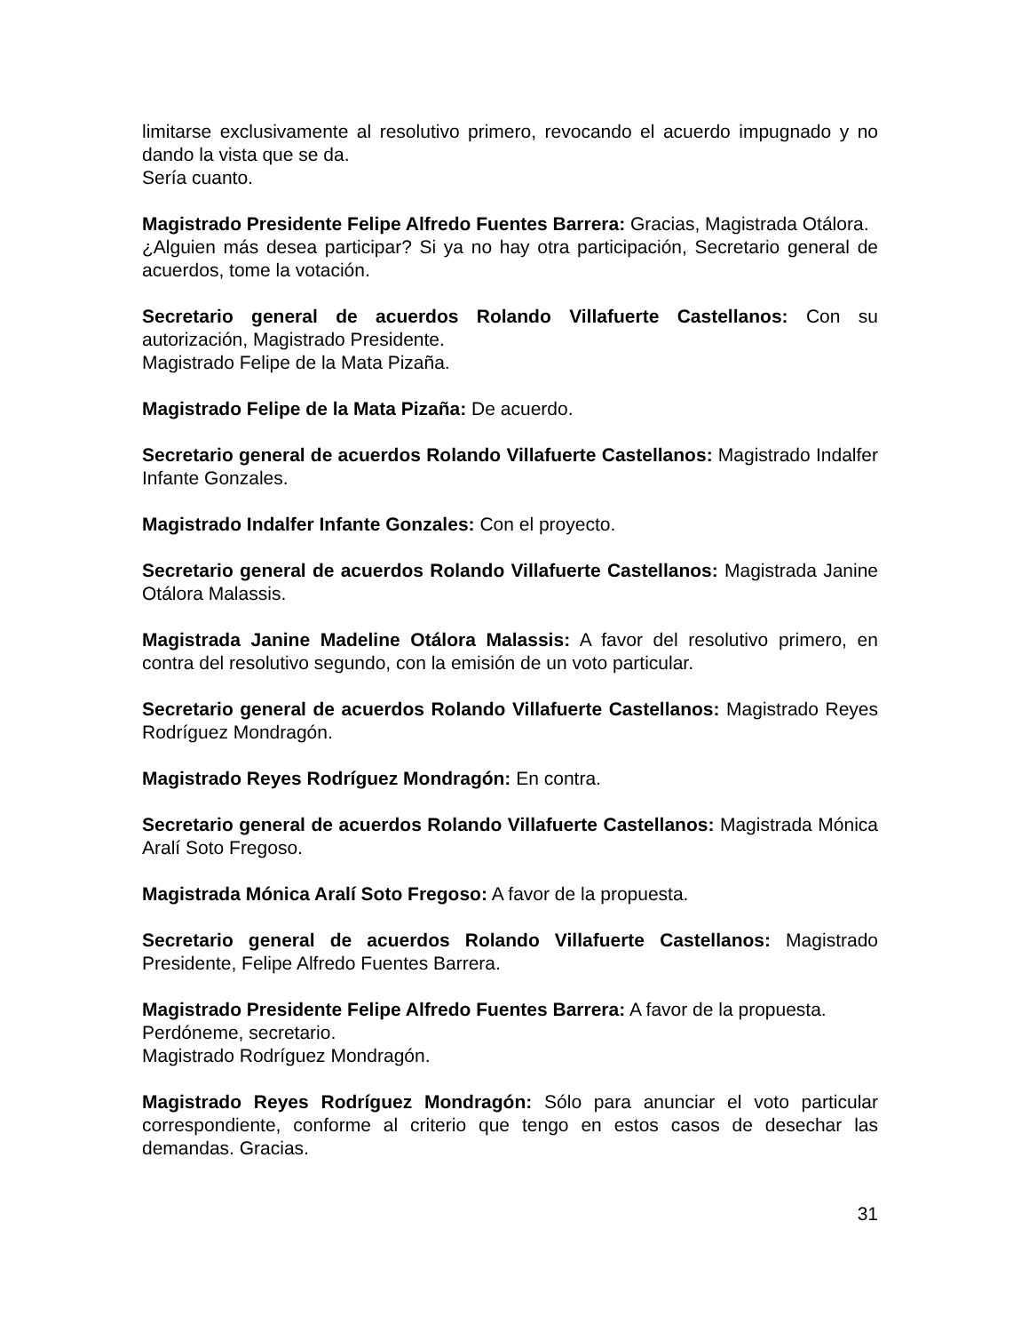limitarse exclusivamente al resolutivo primero, revocando el acuerdo impugnado y no dando la vista que se da.
Sería cuanto.
Magistrado Presidente Felipe Alfredo Fuentes Barrera: Gracias, Magistrada Otálora.
¿Alguien más desea participar? Si ya no hay otra participación, Secretario general de acuerdos, tome la votación.
Secretario general de acuerdos Rolando Villafuerte Castellanos: Con su autorización, Magistrado Presidente.
Magistrado Felipe de la Mata Pizaña.
Magistrado Felipe de la Mata Pizaña: De acuerdo.
Secretario general de acuerdos Rolando Villafuerte Castellanos: Magistrado Indalfer Infante Gonzales.
Magistrado Indalfer Infante Gonzales: Con el proyecto.
Secretario general de acuerdos Rolando Villafuerte Castellanos: Magistrada Janine Otálora Malassis.
Magistrada Janine Madeline Otálora Malassis: A favor del resolutivo primero, en contra del resolutivo segundo, con la emisión de un voto particular.
Secretario general de acuerdos Rolando Villafuerte Castellanos: Magistrado Reyes Rodríguez Mondragón.
Magistrado Reyes Rodríguez Mondragón: En contra.
Secretario general de acuerdos Rolando Villafuerte Castellanos: Magistrada Mónica Aralí Soto Fregoso.
Magistrada Mónica Aralí Soto Fregoso: A favor de la propuesta.
Secretario general de acuerdos Rolando Villafuerte Castellanos: Magistrado Presidente, Felipe Alfredo Fuentes Barrera.
Magistrado Presidente Felipe Alfredo Fuentes Barrera: A favor de la propuesta.
Perdóneme, secretario.
Magistrado Rodríguez Mondragón.
Magistrado Reyes Rodríguez Mondragón: Sólo para anunciar el voto particular correspondiente, conforme al criterio que tengo en estos casos de desechar las demandas. Gracias.
31